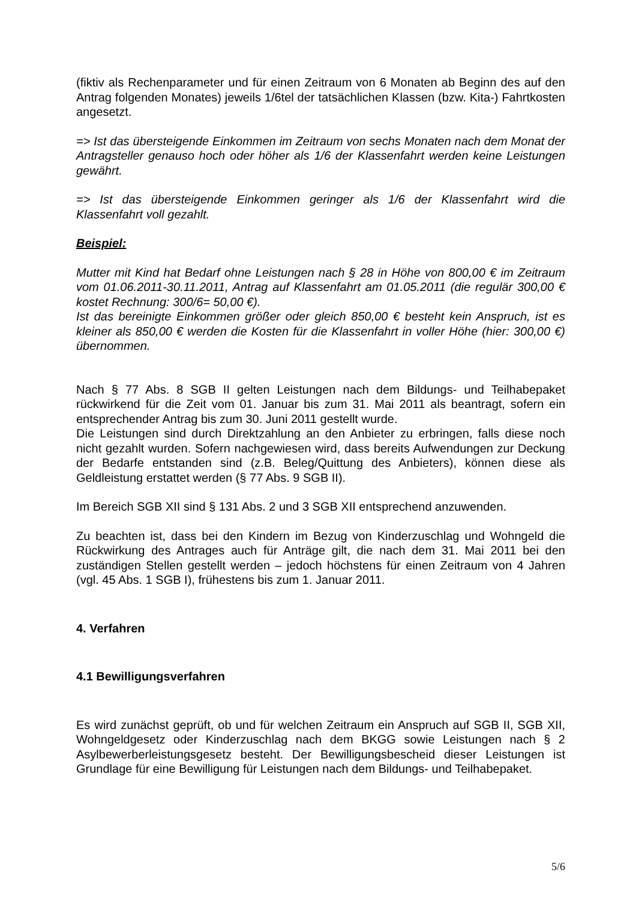(fiktiv als Rechenparameter und für einen Zeitraum von 6 Monaten ab Beginn des auf den Antrag folgenden Monates) jeweils 1/6tel der tatsächlichen Klassen (bzw. Kita-) Fahrtkosten angesetzt.
=> Ist das übersteigende Einkommen im Zeitraum von sechs Monaten nach dem Monat der Antragsteller genauso hoch oder höher als 1/6 der Klassenfahrt werden keine Leistungen gewährt.
=> Ist das übersteigende Einkommen geringer als 1/6 der Klassenfahrt wird die Klassenfahrt voll gezahlt.
Beispiel:
Mutter mit Kind hat Bedarf ohne Leistungen nach § 28 in Höhe von 800,00 € im Zeitraum vom 01.06.2011-30.11.2011, Antrag auf Klassenfahrt am 01.05.2011 (die regulär 300,00 € kostet Rechnung: 300/6= 50,00 €).
Ist das bereinigte Einkommen größer oder gleich 850,00 € besteht kein Anspruch, ist es kleiner als 850,00 € werden die Kosten für die Klassenfahrt in voller Höhe (hier: 300,00 €) übernommen.
Nach § 77 Abs. 8 SGB II gelten Leistungen nach dem Bildungs- und Teilhabepaket rückwirkend für die Zeit vom 01. Januar bis zum 31. Mai 2011 als beantragt, sofern ein entsprechender Antrag bis zum 30. Juni 2011 gestellt wurde.
Die Leistungen sind durch Direktzahlung an den Anbieter zu erbringen, falls diese noch nicht gezahlt wurden. Sofern nachgewiesen wird, dass bereits Aufwendungen zur Deckung der Bedarfe entstanden sind (z.B. Beleg/Quittung des Anbieters), können diese als Geldleistung erstattet werden (§ 77 Abs. 9 SGB II).
Im Bereich SGB XII sind § 131 Abs. 2 und 3 SGB XII entsprechend anzuwenden.
Zu beachten ist, dass bei den Kindern im Bezug von Kinderzuschlag und Wohngeld die Rückwirkung des Antrages auch für Anträge gilt, die nach dem 31. Mai 2011 bei den zuständigen Stellen gestellt werden – jedoch höchstens für einen Zeitraum von 4 Jahren (vgl. 45 Abs. 1 SGB I), frühestens bis zum 1. Januar 2011.
4. Verfahren
4.1 Bewilligungsverfahren
Es wird zunächst geprüft, ob und für welchen Zeitraum ein Anspruch auf SGB II, SGB XII, Wohngeldgesetz oder Kinderzuschlag nach dem BKGG sowie Leistungen nach § 2 Asylbewerberleistungsgesetz besteht. Der Bewilligungsbescheid dieser Leistungen ist Grundlage für eine Bewilligung für Leistungen nach dem Bildungs- und Teilhabepaket.
5/6